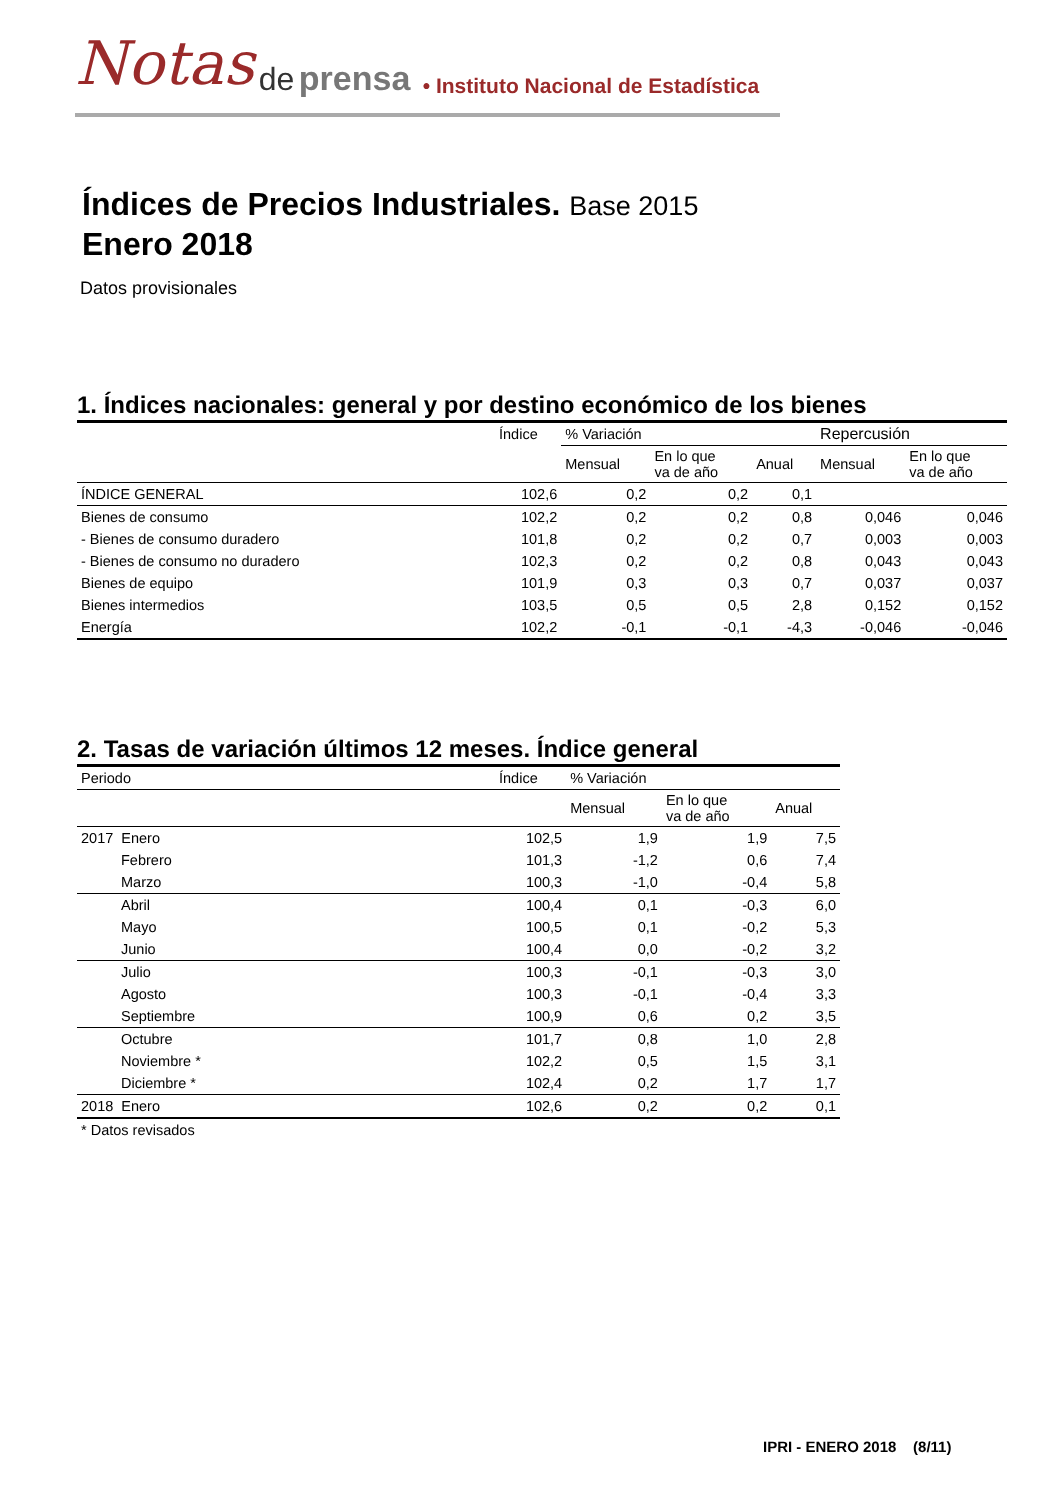Notas de prensa • Instituto Nacional de Estadística
Índices de Precios Industriales. Base 2015
Enero 2018
Datos provisionales
1. Índices nacionales: general y por destino económico de los bienes
| | Índice | % Variación | | | Repercusión | |
| --- | --- | --- | --- | --- | --- | --- |
| | | Mensual | En lo que va de año | Anual | Mensual | En lo que va de año |
| ÍNDICE GENERAL | 102,6 | 0,2 | 0,2 | 0,1 | | |
| Bienes de consumo | 102,2 | 0,2 | 0,2 | 0,8 | 0,046 | 0,046 |
| - Bienes de consumo duradero | 101,8 | 0,2 | 0,2 | 0,7 | 0,003 | 0,003 |
| - Bienes de consumo no duradero | 102,3 | 0,2 | 0,2 | 0,8 | 0,043 | 0,043 |
| Bienes de equipo | 101,9 | 0,3 | 0,3 | 0,7 | 0,037 | 0,037 |
| Bienes intermedios | 103,5 | 0,5 | 0,5 | 2,8 | 0,152 | 0,152 |
| Energía | 102,2 | -0,1 | -0,1 | -4,3 | -0,046 | -0,046 |
2. Tasas de variación últimos 12 meses. Índice general
| Periodo | Índice | % Variación | | |
| --- | --- | --- | --- | --- |
| | | Mensual | En lo que va de año | Anual |
| 2017 Enero | 102,5 | 1,9 | 1,9 | 7,5 |
| Febrero | 101,3 | -1,2 | 0,6 | 7,4 |
| Marzo | 100,3 | -1,0 | -0,4 | 5,8 |
| Abril | 100,4 | 0,1 | -0,3 | 6,0 |
| Mayo | 100,5 | 0,1 | -0,2 | 5,3 |
| Junio | 100,4 | 0,0 | -0,2 | 3,2 |
| Julio | 100,3 | -0,1 | -0,3 | 3,0 |
| Agosto | 100,3 | -0,1 | -0,4 | 3,3 |
| Septiembre | 100,9 | 0,6 | 0,2 | 3,5 |
| Octubre | 101,7 | 0,8 | 1,0 | 2,8 |
| Noviembre * | 102,2 | 0,5 | 1,5 | 3,1 |
| Diciembre * | 102,4 | 0,2 | 1,7 | 1,7 |
| 2018 Enero | 102,6 | 0,2 | 0,2 | 0,1 |
* Datos revisados
IPRI - ENERO 2018 (8/11)